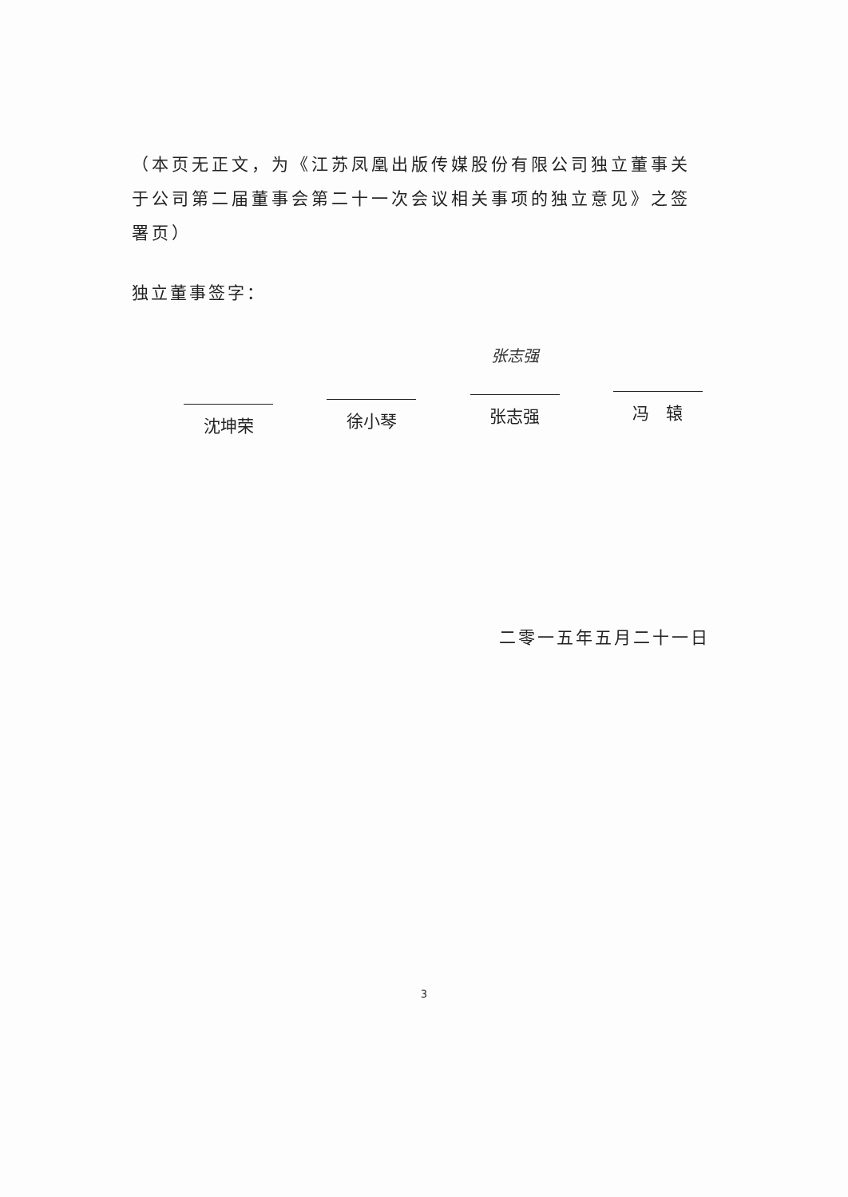（本页无正文，为《江苏凤凰出版传媒股份有限公司独立董事关于公司第二届董事会第二十一次会议相关事项的独立意见》之签署页）
独立董事签字：
沈坤荣 徐小琴
张志强
张志强
冯　辕
二零一五年五月二十一日
3